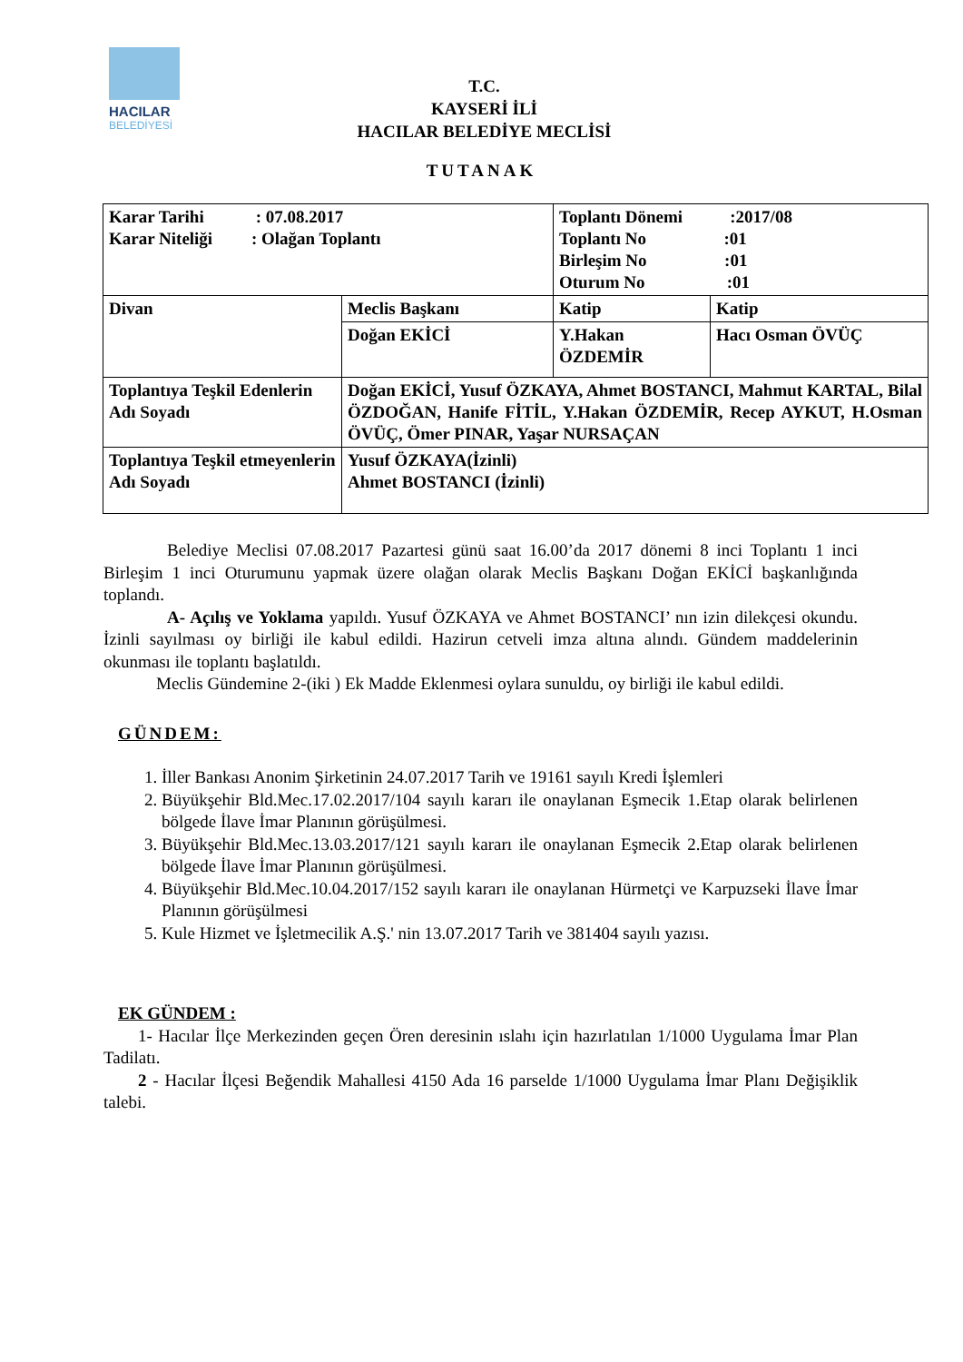HACILAR
BELEDİYESİ
T.C.
KAYSERİ İLİ
HACILAR BELEDİYE MECLİSİ
TUTANAK
| Karar Tarihi : 07.08.2017 Karar Niteliği : Olağan Toplantı | | Toplantı Dönemi :2017/08 Toplantı No :01 Birleşim No :01 Oturum No :01 | |
| Divan | Meclis Başkanı | Katip | Katip |
| | Doğan EKİCİ | Y.Hakan ÖZDEMİR | Hacı Osman ÖVÜÇ |
| Toplantıya Teşkil Edenlerin Adı Soyadı | Doğan EKİCİ, Yusuf ÖZKAYA, Ahmet BOSTANCI, Mahmut KARTAL, Bilal ÖZDOĞAN, Hanife FİTİL, Y.Hakan ÖZDEMİR, Recep AYKUT, H.Osman ÖVÜÇ, Ömer PINAR, Yaşar NURSAÇAN | | |
| Toplantıya Teşkil etmeyenlerin Adı Soyadı | Yusuf ÖZKAYA(İzinli) Ahmet BOSTANCI (İzinli) | | |
Belediye Meclisi 07.08.2017 Pazartesi günü saat 16.00’da 2017 dönemi 8 inci Toplantı 1 inci Birleşim 1 inci Oturumunu yapmak üzere olağan olarak Meclis Başkanı Doğan EKİCİ başkanlığında toplandı.
A- Açılış ve Yoklama yapıldı. Yusuf ÖZKAYA ve Ahmet BOSTANCI’ nın izin dilekçesi okundu. İzinli sayılması oy birliği ile kabul edildi. Hazirun cetveli imza altına alındı. Gündem maddelerinin okunması ile toplantı başlatıldı.
Meclis Gündemine 2-(iki ) Ek Madde Eklenmesi oylara sunuldu, oy birliği ile kabul edildi.
GÜNDEM:
1. İller Bankası Anonim Şirketinin 24.07.2017 Tarih ve 19161 sayılı Kredi İşlemleri
2. Büyükşehir Bld.Mec.17.02.2017/104 sayılı kararı ile onaylanan Eşmecik 1.Etap olarak belirlenen bölgede İlave İmar Planının görüşülmesi.
3. Büyükşehir Bld.Mec.13.03.2017/121 sayılı kararı ile onaylanan Eşmecik 2.Etap olarak belirlenen bölgede İlave İmar Planının görüşülmesi.
4. Büyükşehir Bld.Mec.10.04.2017/152 sayılı kararı ile onaylanan Hürmetçi ve Karpuzseki İlave İmar Planının görüşülmesi
5. Kule Hizmet ve İşletmecilik A.Ş.' nin 13.07.2017 Tarih ve 381404 sayılı yazısı.
EK GÜNDEM :
1- Hacılar İlçe Merkezinden geçen Ören deresinin ıslahı için hazırlatılan 1/1000 Uygulama İmar Plan Tadilatı.
2 - Hacılar İlçesi Beğendik Mahallesi 4150 Ada 16 parselde 1/1000 Uygulama İmar Planı Değişiklik talebi.